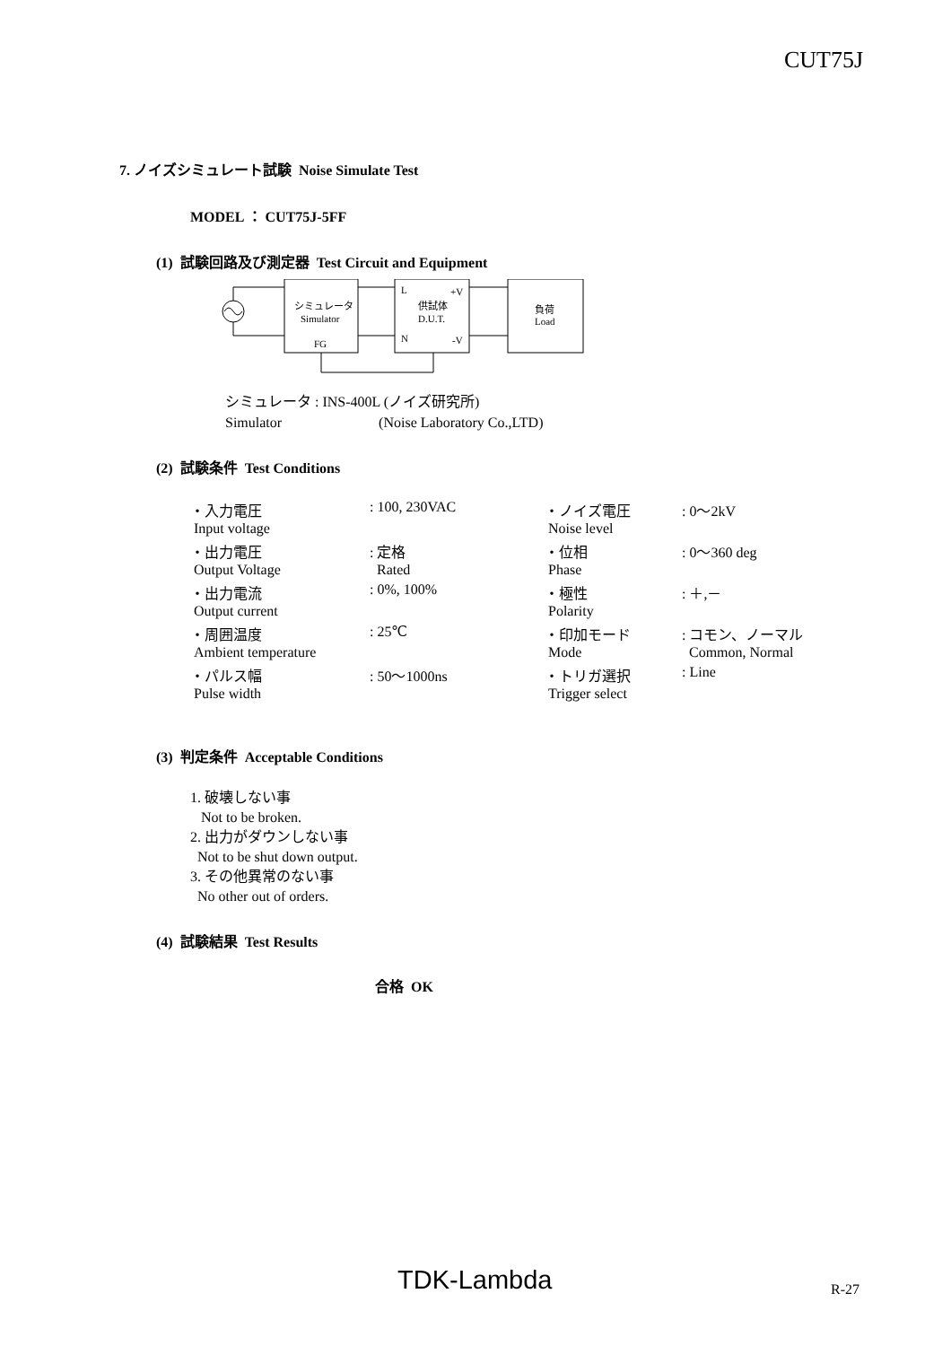CUT75J
7. ノイズシミュレート試験 Noise Simulate Test
MODEL ： CUT75J-5FF
(1) 試験回路及び測定器 Test Circuit and Equipment
シミュレータ
Simulator
FG
L
+V
供試体
D.U.T.
N
-V
負荷
Load
シミュレータ : INS-400L (ノイズ研究所)
Simulator (Noise Laboratory Co.,LTD)
(2) 試験条件 Test Conditions
| ・入力電圧 | : 100, 230VAC | ・ノイズ電圧 | : 0～2kV |
| Input voltage | | Noise level | |
| ・出力電圧 | : 定格 | ・位相 | : 0～360 deg |
| Output Voltage | Rated | Phase | |
| ・出力電流 | : 0%, 100% | ・極性 | : ＋,－ |
| Output current | | Polarity | |
| ・周囲温度 | : 25℃ | ・印加モード | : コモン、ノーマル |
| Ambient temperature | | Mode | Common, Normal |
| ・パルス幅 | : 50～1000ns | ・トリガ選択 | : Line |
| Pulse width | | Trigger select | |
(3) 判定条件 Acceptable Conditions
1. 破壊しない事
Not to be broken.
2. 出力がダウンしない事
Not to be shut down output.
3. その他異常のない事
No other out of orders.
(4) 試験結果 Test Results
合格 OK
TDK-Lambda R-27